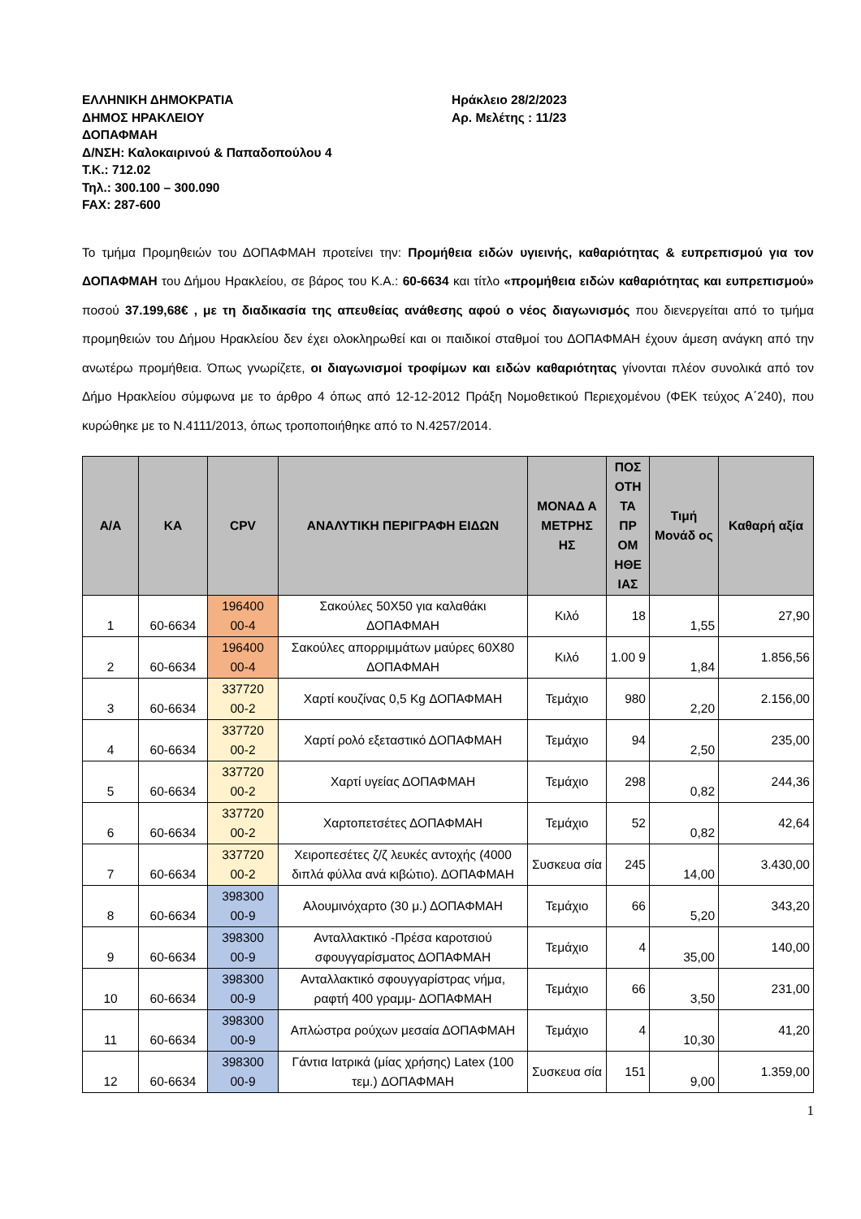ΕΛΛΗΝΙΚΗ ΔΗΜΟΚΡΑΤΙΑ
ΔΗΜΟΣ ΗΡΑΚΛΕΙΟΥ
ΔΟΠΑΦΜΑΗ
Δ/ΝΣΗ: Καλοκαιρινού & Παπαδοπούλου 4
Τ.Κ.: 712.02
Τηλ.: 300.100 – 300.090
FAX: 287-600
Ηράκλειο 28/2/2023
Αρ. Μελέτης : 11/23
Το τμήμα Προμηθειών του ΔΟΠΑΦΜΑΗ προτείνει την: Προμήθεια ειδών υγιεινής, καθαριότητας & ευπρεπισμού για τον ΔΟΠΑΦΜΑΗ του Δήμου Ηρακλείου, σε βάρος του Κ.Α.: 60-6634 και τίτλο «προμήθεια ειδών καθαριότητας και ευπρεπισμού» ποσού 37.199,68€ , με τη διαδικασία της απευθείας ανάθεσης αφού ο νέος διαγωνισμός που διενεργείται από το τμήμα προμηθειών του Δήμου Ηρακλείου δεν έχει ολοκληρωθεί και οι παιδικοί σταθμοί του ΔΟΠΑΦΜΑΗ έχουν άμεση ανάγκη από την ανωτέρω προμήθεια. Όπως γνωρίζετε, οι διαγωνισμοί τροφίμων και ειδών καθαριότητας γίνονται πλέον συνολικά από τον Δήμο Ηρακλείου σύμφωνα με το άρθρο 4 όπως από 12-12-2012 Πράξη Νομοθετικού Περιεχομένου (ΦΕΚ τεύχος Α΄240), που κυρώθηκε με το Ν.4111/2013, όπως τροποποιήθηκε από το Ν.4257/2014.
| Α/Α | ΚΑ | CPV | ΑΝΑΛΥΤΙΚΗ ΠΕΡΙΓΡΑΦΗ ΕΙΔΩΝ | ΜΟΝΑΔ Α ΜΕΤΡΗΣ ΗΣ | ΠΟΣ ΟΤΗ ΤΑ ΠΡ ΟΜ ΗΘΕ ΙΑΣ | Τιμή Μονάδ ος | Καθαρή αξία |
| --- | --- | --- | --- | --- | --- | --- | --- |
| 1 | 60-6634 | 196400 00-4 | Σακούλες 50Χ50 για καλαθάκι ΔΟΠΑΦΜΑΗ | Κιλό | 18 | 1,55 | 27,90 |
| 2 | 60-6634 | 196400 00-4 | Σακούλες απορριμμάτων μαύρες 60Χ80 ΔΟΠΑΦΜΑΗ | Κιλό | 1.00 9 | 1,84 | 1.856,56 |
| 3 | 60-6634 | 337720 00-2 | Χαρτί κουζίνας 0,5 Kg ΔΟΠΑΦΜΑΗ | Τεμάχιο | 980 | 2,20 | 2.156,00 |
| 4 | 60-6634 | 337720 00-2 | Χαρτί ρολό εξεταστικό ΔΟΠΑΦΜΑΗ | Τεμάχιο | 94 | 2,50 | 235,00 |
| 5 | 60-6634 | 337720 00-2 | Χαρτί υγείας ΔΟΠΑΦΜΑΗ | Τεμάχιο | 298 | 0,82 | 244,36 |
| 6 | 60-6634 | 337720 00-2 | Χαρτοπετσέτες ΔΟΠΑΦΜΑΗ | Τεμάχιο | 52 | 0,82 | 42,64 |
| 7 | 60-6634 | 337720 00-2 | Χειροπεσέτες ζ/ζ λευκές αντοχής (4000 διπλά φύλλα ανά κιβώτιο). ΔΟΠΑΦΜΑΗ | Συσκευα σία | 245 | 14,00 | 3.430,00 |
| 8 | 60-6634 | 398300 00-9 | Αλουμινόχαρτο (30 μ.) ΔΟΠΑΦΜΑΗ | Τεμάχιο | 66 | 5,20 | 343,20 |
| 9 | 60-6634 | 398300 00-9 | Ανταλλακτικό -Πρέσα καροτσιού σφουγγαρίσματος ΔΟΠΑΦΜΑΗ | Τεμάχιο | 4 | 35,00 | 140,00 |
| 10 | 60-6634 | 398300 00-9 | Ανταλλακτικό σφουγγαρίστρας νήμα, ραφτή 400 γραμμ- ΔΟΠΑΦΜΑΗ | Τεμάχιο | 66 | 3,50 | 231,00 |
| 11 | 60-6634 | 398300 00-9 | Απλώστρα ρούχων μεσαία ΔΟΠΑΦΜΑΗ | Τεμάχιο | 4 | 10,30 | 41,20 |
| 12 | 60-6634 | 398300 00-9 | Γάντια Ιατρικά (μίας χρήσης) Latex (100 τεμ.) ΔΟΠΑΦΜΑΗ | Συσκευα σία | 151 | 9,00 | 1.359,00 |
1